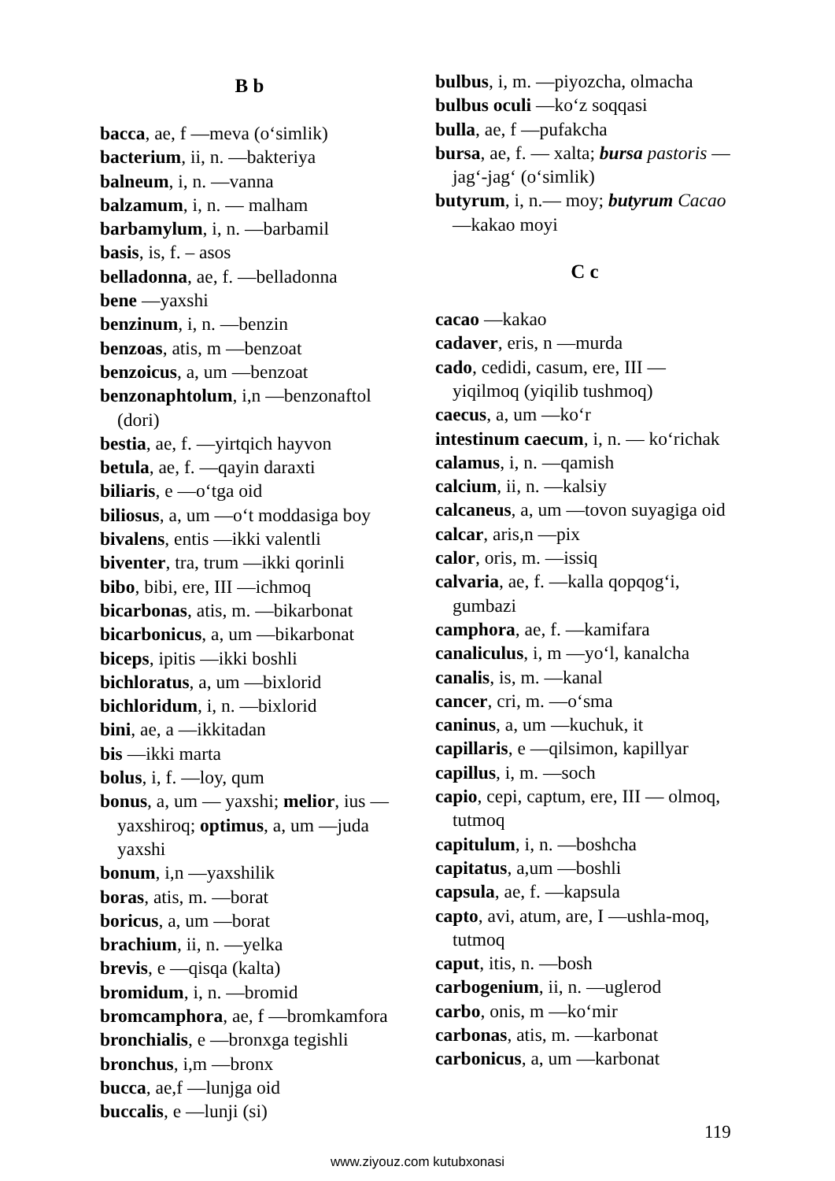B b
bacca, ae, f —meva (o‘simlik)
bacterium, ii, n. —bakteriya
balneum, i, n. —vanna
balzamum, i, n. — malham
barbamylum, i, n. —barbamil
basis, is, f. – asos
belladonna, ae, f. —belladonna
bene —yaxshi
benzinum, i, n. —benzin
benzoas, atis, m —benzoat
benzoicus, a, um —benzoat
benzonaphtolum, i,n —benzonaftol (dori)
bestia, ae, f. —yirtqich hayvon
betula, ae, f. —qayin daraxti
biliaris, e —o‘tga oid
biliosus, a, um —o‘t moddasiga boy
bivalens, entis —ikki valentli
biventer, tra, trum —ikki qorinli
bibo, bibi, ere, III —ichmoq
bicarbonas, atis, m. —bikarbonat
bicarbonicus, a, um —bikarbonat
biceps, ipitis —ikki boshli
bichloratus, a, um —bixlorid
bichloridum, i, n. —bixlorid
bini, ae, a —ikkitadan
bis —ikki marta
bolus, i, f. —loy, qum
bonus, a, um — yaxshi; melior, ius — yaxshiroq; optimus, a, um —juda yaxshi
bonum, i,n —yaxshilik
boras, atis, m. —borat
boricus, a, um —borat
brachium, ii, n. —yelka
brevis, e —qisqa (kalta)
bromidum, i, n. —bromid
bromcamphora, ae, f —bromkamfora
bronchialis, e —bronxga tegishli
bronchus, i,m —bronx
bucca, ae,f —lunjga oid
buccalis, e —lunji (si)
bulbus, i, m. —piyozcha, olmacha
bulbus oculi —ko‘z soqqasi
bulla, ae, f —pufakcha
bursa, ae, f. — xalta; bursa pastoris —jag‘-jag‘ (o‘simlik)
butyrum, i, n.— moy; butyrum Cacao —kakao moyi
C c
cacao —kakao
cadaver, eris, n —murda
cado, cedidi, casum, ere, III — yiqilmoq (yiqilib tushmoq)
caecus, a, um —ko‘r
intestinum caecum, i, n. — ko‘richak
calamus, i, n. —qamish
calcium, ii, n. —kalsiy
calcaneus, a, um —tovon suyagiga oid
calcar, aris,n —pix
calor, oris, m. —issiq
calvaria, ae, f. —kalla qopqog‘i, gumbazi
camphora, ae, f. —kamifara
canaliculus, i, m —yo‘l, kanalcha
canalis, is, m. —kanal
cancer, cri, m. —o‘sma
caninus, a, um —kuchuk, it
capillaris, e —qilsimon, kapillyar
capillus, i, m. —soch
capio, cepi, captum, ere, III — olmoq, tutmoq
capitulum, i, n. —boshcha
capitatus, a,um —boshli
capsula, ae, f. —kapsula
capto, avi, atum, are, I —ushla-moq, tutmoq
caput, itis, n. —bosh
carbogenium, ii, n. —uglerod
carbo, onis, m —ko‘mir
carbonas, atis, m. —karbonat
carbonicus, a, um —karbonat
119
www.ziyouz.com kutubxonasi